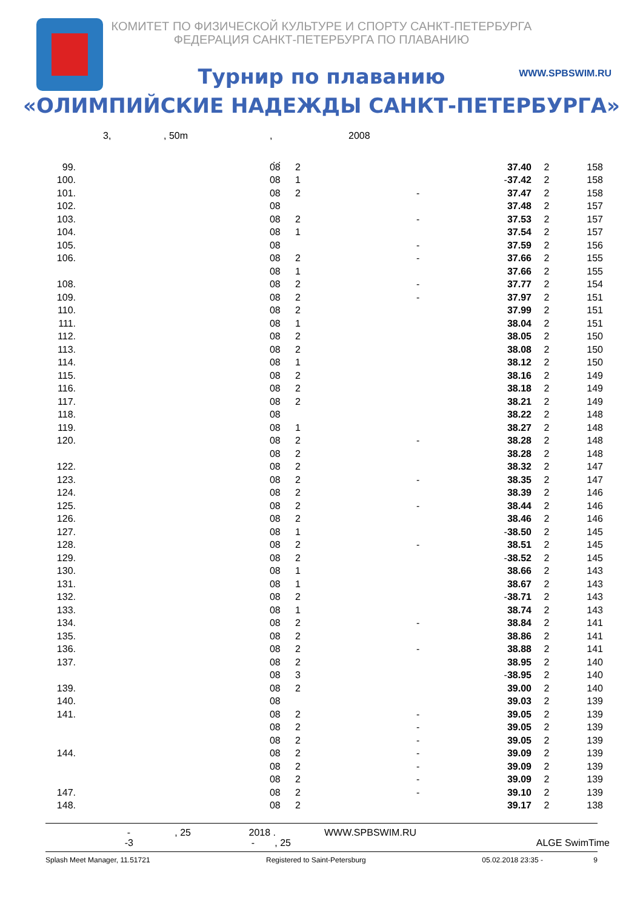КОМИТЕТ ПО ФИЗИЧЕСКОЙ КУЛЬТУРЕ И СПОРТУ САНКТ-ПЕТЕРБУРГА
ФЕДЕРАЦИЯ САНКТ-ПЕТЕРБУРГА ПО ПЛАВАНИЮ
WWW.SPBSWIM.RU
Турнир по плаванию
«ОЛИМПИЙСКИЕ НАДЕЖДЫ САНКТ-ПЕТЕРБУРГА»
3,, 50m, 2008. .
| 99. | | 08 | 2 | | 37.40 | 2 | 158 |
| 100. | | 08 | 1 | - | 37.42 | 2 | 158 |
| 101. | | 08 | 2 | - | 37.47 | 2 | 158 |
| 102. | | 08 | | | 37.48 | 2 | 157 |
| 103. | | 08 | 2 | - | 37.53 | 2 | 157 |
| 104. | | 08 | 1 | | 37.54 | 2 | 157 |
| 105. | | 08 | | - | 37.59 | 2 | 156 |
| 106. | | 08 | 2 | - | 37.66 | 2 | 155 |
| | | 08 | 1 | | 37.66 | 2 | 155 |
| 108. | | 08 | 2 | - | 37.77 | 2 | 154 |
| 109. | | 08 | 2 | - | 37.97 | 2 | 151 |
| 110. | | 08 | 2 | | 37.99 | 2 | 151 |
| 111. | | 08 | 1 | | 38.04 | 2 | 151 |
| 112. | | 08 | 2 | | 38.05 | 2 | 150 |
| 113. | | 08 | 2 | | 38.08 | 2 | 150 |
| 114. | | 08 | 1 | | 38.12 | 2 | 150 |
| 115. | | 08 | 2 | | 38.16 | 2 | 149 |
| 116. | | 08 | 2 | | 38.18 | 2 | 149 |
| 117. | | 08 | 2 | | 38.21 | 2 | 149 |
| 118. | | 08 | | | 38.22 | 2 | 148 |
| 119. | | 08 | 1 | | 38.27 | 2 | 148 |
| 120. | | 08 | 2 | - | 38.28 | 2 | 148 |
| | | 08 | 2 | | 38.28 | 2 | 148 |
| 122. | | 08 | 2 | | 38.32 | 2 | 147 |
| 123. | | 08 | 2 | - | 38.35 | 2 | 147 |
| 124. | | 08 | 2 | | 38.39 | 2 | 146 |
| 125. | | 08 | 2 | - | 38.44 | 2 | 146 |
| 126. | | 08 | 2 | | 38.46 | 2 | 146 |
| 127. | | 08 | 1 | - | 38.50 | 2 | 145 |
| 128. | | 08 | 2 | - | 38.51 | 2 | 145 |
| 129. | | 08 | 2 | - | 38.52 | 2 | 145 |
| 130. | | 08 | 1 | | 38.66 | 2 | 143 |
| 131. | | 08 | 1 | | 38.67 | 2 | 143 |
| 132. | | 08 | 2 | - | 38.71 | 2 | 143 |
| 133. | | 08 | 1 | | 38.74 | 2 | 143 |
| 134. | | 08 | 2 | - | 38.84 | 2 | 141 |
| 135. | | 08 | 2 | | 38.86 | 2 | 141 |
| 136. | | 08 | 2 | - | 38.88 | 2 | 141 |
| 137. | | 08 | 2 | | 38.95 | 2 | 140 |
| | | 08 | 3 | - | 38.95 | 2 | 140 |
| 139. | | 08 | 2 | | 39.00 | 2 | 140 |
| 140. | | 08 | | | 39.03 | 2 | 139 |
| 141. | | 08 | 2 | - | 39.05 | 2 | 139 |
| | | 08 | 2 | - | 39.05 | 2 | 139 |
| | | 08 | 2 | - | 39.05 | 2 | 139 |
| 144. | | 08 | 2 | - | 39.09 | 2 | 139 |
| | | 08 | 2 | - | 39.09 | 2 | 139 |
| | | 08 | 2 | - | 39.09 | 2 | 139 |
| 147. | | 08 | 2 | - | 39.10 | 2 | 139 |
| 148. | | 08 | 2 | | 39.17 | 2 | 138 |
-, 25 2018 . WWW.SPBSWIM.RU
-3 -, 25 ALGE SwimTime
Splash Meet Manager, 11.51721 Registered to Saint-Petersburg 05.02.2018 23:35 - 9